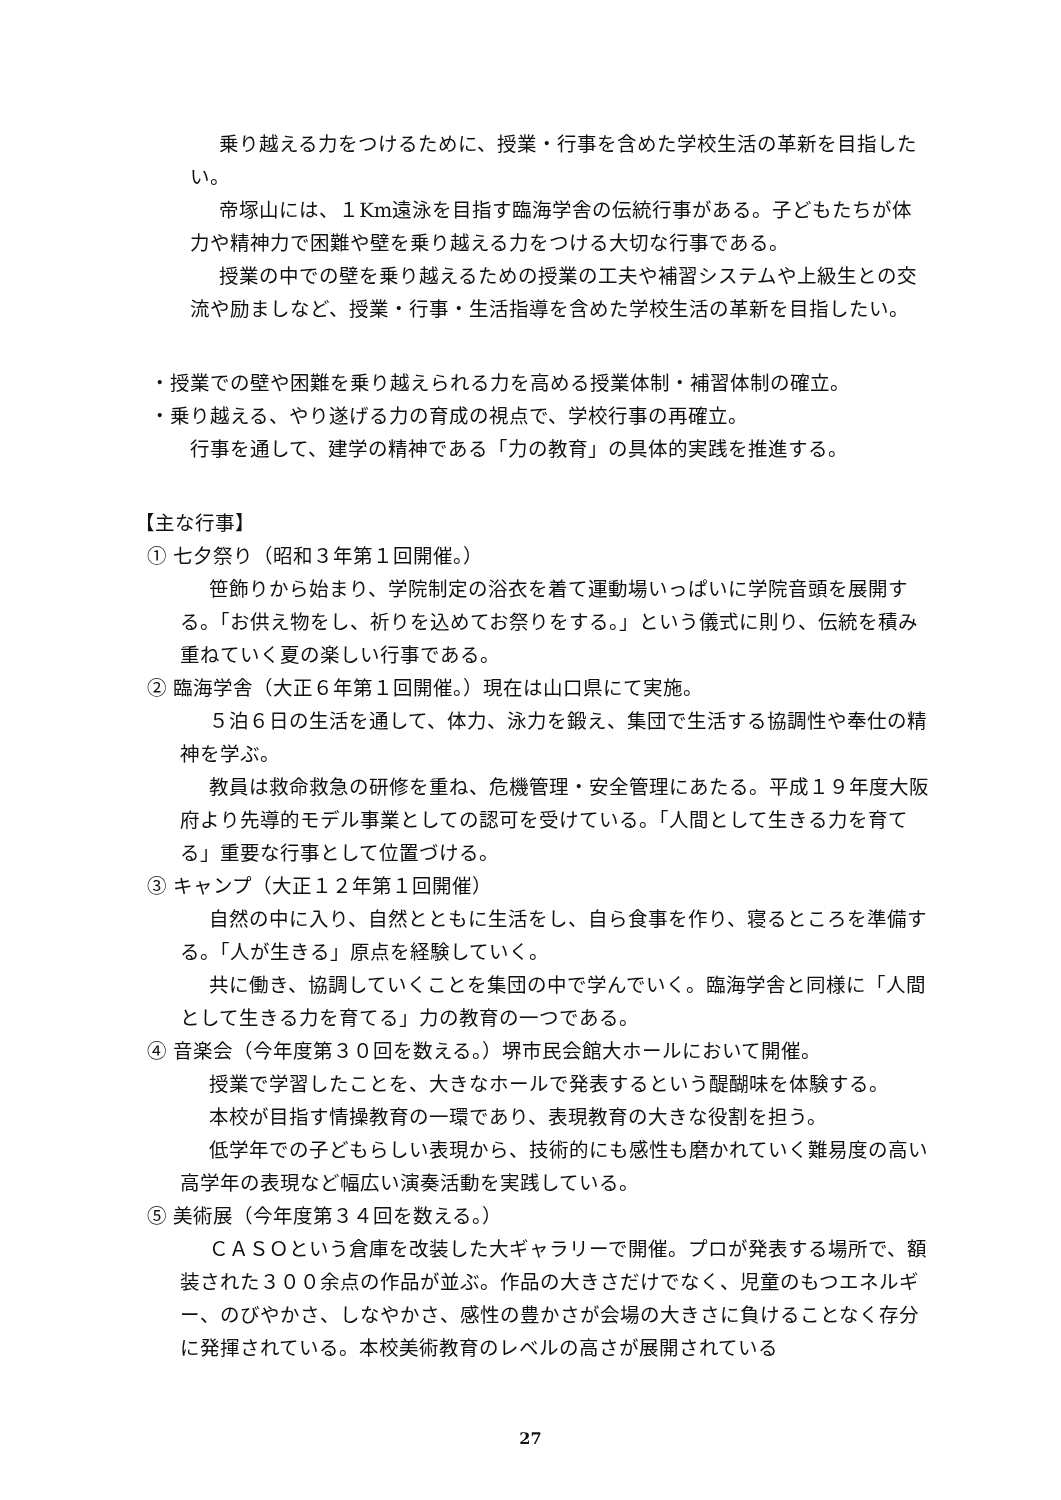乗り越える力をつけるために、授業・行事を含めた学校生活の革新を目指したい。
帝塚山には、１Km遠泳を目指す臨海学舎の伝統行事がある。子どもたちが体力や精神力で困難や壁を乗り越える力をつける大切な行事である。
授業の中での壁を乗り越えるための授業の工夫や補習システムや上級生との交流や励ましなど、授業・行事・生活指導を含めた学校生活の革新を目指したい。
・授業での壁や困難を乗り越えられる力を高める授業体制・補習体制の確立。
・乗り越える、やり遂げる力の育成の視点で、学校行事の再確立。
行事を通して、建学の精神である「力の教育」の具体的実践を推進する。
【主な行事】
① 七夕祭り（昭和３年第１回開催。）
笹飾りから始まり、学院制定の浴衣を着て運動場いっぱいに学院音頭を展開する。「お供え物をし、祈りを込めてお祭りをする。」という儀式に則り、伝統を積み重ねていく夏の楽しい行事である。
② 臨海学舎（大正６年第１回開催。）現在は山口県にて実施。
５泊６日の生活を通して、体力、泳力を鍛え、集団で生活する協調性や奉仕の精神を学ぶ。
教員は救命救急の研修を重ね、危機管理・安全管理にあたる。平成１９年度大阪府より先導的モデル事業としての認可を受けている。「人間として生きる力を育てる」重要な行事として位置づける。
③ キャンプ（大正１２年第１回開催）
自然の中に入り、自然とともに生活をし、自ら食事を作り、寝るところを準備する。「人が生きる」原点を経験していく。
共に働き、協調していくことを集団の中で学んでいく。臨海学舎と同様に「人間として生きる力を育てる」力の教育の一つである。
④ 音楽会（今年度第３０回を数える。）堺市民会館大ホールにおいて開催。
授業で学習したことを、大きなホールで発表するという醍醐味を体験する。
本校が目指す情操教育の一環であり、表現教育の大きな役割を担う。
低学年での子どもらしい表現から、技術的にも感性も磨かれていく難易度の高い高学年の表現など幅広い演奏活動を実践している。
⑤ 美術展（今年度第３４回を数える。）
ＣＡＳＯという倉庫を改装した大ギャラリーで開催。プロが発表する場所で、額装された３００余点の作品が並ぶ。作品の大きさだけでなく、児童のもつエネルギー、のびやかさ、しなやかさ、感性の豊かさが会場の大きさに負けることなく存分に発揮されている。本校美術教育のレベルの高さが展開されている
27